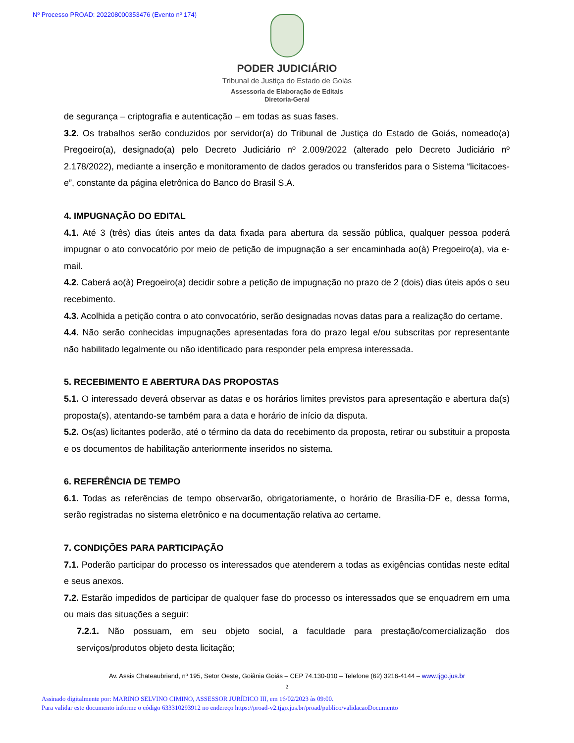Nº Processo PROAD: 202208000353476 (Evento nº 174)
PODER JUDICIÁRIO
Tribunal de Justiça do Estado de Goiás
Assessoria de Elaboração de Editais
Diretoria-Geral
de segurança – criptografia e autenticação – em todas as suas fases.
3.2. Os trabalhos serão conduzidos por servidor(a) do Tribunal de Justiça do Estado de Goiás, nomeado(a) Pregoeiro(a), designado(a) pelo Decreto Judiciário nº 2.009/2022 (alterado pelo Decreto Judiciário nº 2.178/2022), mediante a inserção e monitoramento de dados gerados ou transferidos para o Sistema “licitacoes-e”, constante da página eletrônica do Banco do Brasil S.A.
4. IMPUGNAÇÃO DO EDITAL
4.1. Até 3 (três) dias úteis antes da data fixada para abertura da sessão pública, qualquer pessoa poderá impugnar o ato convocatório por meio de petição de impugnação a ser encaminhada ao(à) Pregoeiro(a), via e-mail.
4.2. Caberá ao(à) Pregoeiro(a) decidir sobre a petição de impugnação no prazo de 2 (dois) dias úteis após o seu recebimento.
4.3. Acolhida a petição contra o ato convocatório, serão designadas novas datas para a realização do certame.
4.4. Não serão conhecidas impugnações apresentadas fora do prazo legal e/ou subscritas por representante não habilitado legalmente ou não identificado para responder pela empresa interessada.
5. RECEBIMENTO E ABERTURA DAS PROPOSTAS
5.1. O interessado deverá observar as datas e os horários limites previstos para apresentação e abertura da(s) proposta(s), atentando-se também para a data e horário de início da disputa.
5.2. Os(as) licitantes poderão, até o término da data do recebimento da proposta, retirar ou substituir a proposta e os documentos de habilitação anteriormente inseridos no sistema.
6. REFERÊNCIA DE TEMPO
6.1. Todas as referências de tempo observarão, obrigatoriamente, o horário de Brasília-DF e, dessa forma, serão registradas no sistema eletrônico e na documentação relativa ao certame.
7. CONDIÇÕES PARA PARTICIPAÇÃO
7.1. Poderão participar do processo os interessados que atenderem a todas as exigências contidas neste edital e seus anexos.
7.2. Estarão impedidos de participar de qualquer fase do processo os interessados que se enquadrem em uma ou mais das situações a seguir:
7.2.1. Não possuam, em seu objeto social, a faculdade para prestação/comercialização dos serviços/produtos objeto desta licitação;
Av. Assis Chateaubriand, nº 195, Setor Oeste, Goiânia Goiás – CEP 74.130-010 – Telefone (62) 3216-4144 – www.tjgo.jus.br
2
Assinado digitalmente por: MARINO SELVINO CIMINO, ASSESSOR JURÍDICO III, em 16/02/2023 às 09:00.
Para validar este documento informe o código 633310293912 no endereço https://proad-v2.tjgo.jus.br/proad/publico/validacaoDocumento